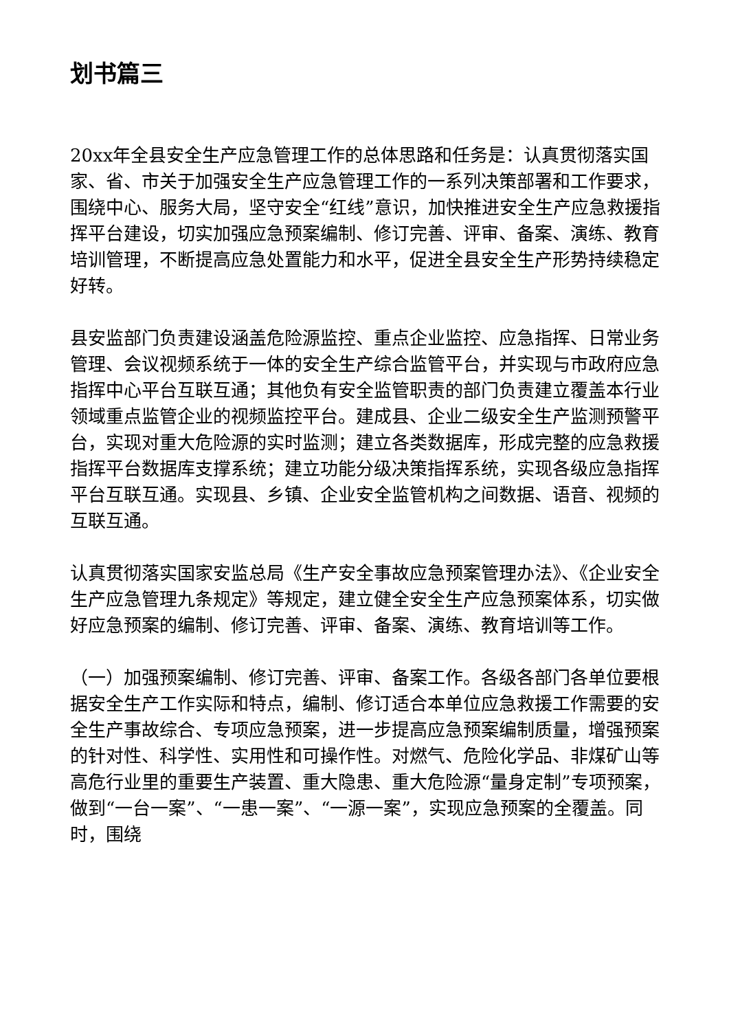划书篇三
20xx年全县安全生产应急管理工作的总体思路和任务是：认真贯彻落实国家、省、市关于加强安全生产应急管理工作的一系列决策部署和工作要求，围绕中心、服务大局，坚守安全“红线”意识，加快推进安全生产应急救援指挥平台建设，切实加强应急预案编制、修订完善、评审、备案、演练、教育培训管理，不断提高应急处置能力和水平，促进全县安全生产形势持续稳定好转。
县安监部门负责建设涵盖危险源监控、重点企业监控、应急指挥、日常业务管理、会议视频系统于一体的安全生产综合监管平台，并实现与市政府应急指挥中心平台互联互通；其他负有安全监管职责的部门负责建立覆盖本行业领域重点监管企业的视频监控平台。建成县、企业二级安全生产监测预警平台，实现对重大危险源的实时监测；建立各类数据库，形成完整的应急救援指挥平台数据库支撑系统；建立功能分级决策指挥系统，实现各级应急指挥平台互联互通。实现县、乡镇、企业安全监管机构之间数据、语音、视频的互联互通。
认真贯彻落实国家安监总局《生产安全事故应急预案管理办法》、《企业安全生产应急管理九条规定》等规定，建立健全安全生产应急预案体系，切实做好应急预案的编制、修订完善、评审、备案、演练、教育培训等工作。
（一）加强预案编制、修订完善、评审、备案工作。各级各部门各单位要根据安全生产工作实际和特点，编制、修订适合本单位应急救援工作需要的安全生产事故综合、专项应急预案，进一步提高应急预案编制质量，增强预案的针对性、科学性、实用性和可操作性。对燃气、危险化学品、非煤矿山等高危行业里的重要生产装置、重大隐患、重大危险源“量身定制”专项预案，做到“一台一案”、“一患一案”、“一源一案”，实现应急预案的全覆盖。同时，围绕